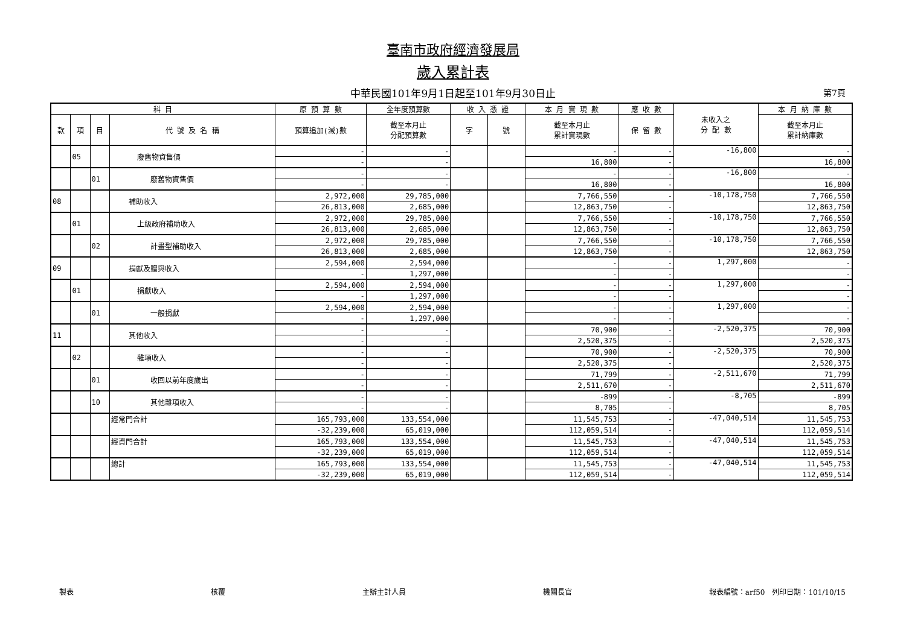臺南市政府經濟發展局
歲入累計表
中華民國101年9月1日起至101年9月30日止 第7頁
| 科 目 | | | | 原 預 算 數 | 全年度預算數 | 收 入 憑 證 | | 本 月 實 現 數 | 應 收 數 | 未收入之 分 配 數 | 本 月 納 庫 數 |
| --- | --- | --- | --- | --- | --- | --- | --- | --- | --- | --- | --- |
| 款 | 項 | 目 | 代 號 及 名 稱 | 預算追加(減)數 | 截至本月止 分配預算數 | 字 | 號 | 截至本月止 累計實現數 | 保 留 數 | | 截至本月止 累計納庫數 |
| | 05 | | 廢舊物資售價 | - | - | | | - | - | -16,800 | - |
| | | | | - | - | | | 16,800 | - | | 16,800 |
| | | 01 | 廢舊物資售價 | - | - | | | - | - | -16,800 | - |
| | | | | - | - | | | 16,800 | - | | 16,800 |
| 08 | | | 補助收入 | 2,972,000 | 29,785,000 | | | 7,766,550 | - | -10,178,750 | 7,766,550 |
| | | | | 26,813,000 | 2,685,000 | | | 12,863,750 | - | | 12,863,750 |
| | 01 | | 上級政府補助收入 | 2,972,000 | 29,785,000 | | | 7,766,550 | - | -10,178,750 | 7,766,550 |
| | | | | 26,813,000 | 2,685,000 | | | 12,863,750 | - | | 12,863,750 |
| | | 02 | 計畫型補助收入 | 2,972,000 | 29,785,000 | | | 7,766,550 | - | -10,178,750 | 7,766,550 |
| | | | | 26,813,000 | 2,685,000 | | | 12,863,750 | - | | 12,863,750 |
| 09 | | | 捐獻及贈與收入 | 2,594,000 | 2,594,000 | | | - | - | 1,297,000 | - |
| | | | | - | 1,297,000 | | | - | - | | - |
| | 01 | | 捐獻收入 | 2,594,000 | 2,594,000 | | | - | - | 1,297,000 | - |
| | | | | - | 1,297,000 | | | - | - | | - |
| | | 01 | 一般捐獻 | 2,594,000 | 2,594,000 | | | - | - | 1,297,000 | - |
| | | | | - | 1,297,000 | | | - | - | | - |
| 11 | | | 其他收入 | - | - | | | 70,900 | - | -2,520,375 | 70,900 |
| | | | | - | - | | | 2,520,375 | - | | 2,520,375 |
| | 02 | | 雜項收入 | - | - | | | 70,900 | - | -2,520,375 | 70,900 |
| | | | | - | - | | | 2,520,375 | - | | 2,520,375 |
| | | 01 | 收回以前年度歲出 | - | - | | | 71,799 | - | -2,511,670 | 71,799 |
| | | | | - | - | | | 2,511,670 | - | | 2,511,670 |
| | | 10 | 其他雜項收入 | - | - | | | -899 | - | -8,705 | -899 |
| | | | | - | - | | | 8,705 | - | | 8,705 |
| | | | 經常門合計 | 165,793,000 | 133,554,000 | | | 11,545,753 | - | -47,040,514 | 11,545,753 |
| | | | | -32,239,000 | 65,019,000 | | | 112,059,514 | - | | 112,059,514 |
| | | | 經資門合計 | 165,793,000 | 133,554,000 | | | 11,545,753 | - | -47,040,514 | 11,545,753 |
| | | | | -32,239,000 | 65,019,000 | | | 112,059,514 | - | | 112,059,514 |
| | | | 總計 | 165,793,000 | 133,554,000 | | | 11,545,753 | - | -47,040,514 | 11,545,753 |
| | | | | -32,239,000 | 65,019,000 | | | 112,059,514 | - | | 112,059,514 |
製表 核覆 主辦主計人員 機關長官 報表編號：arf50　列印日期：101/10/15